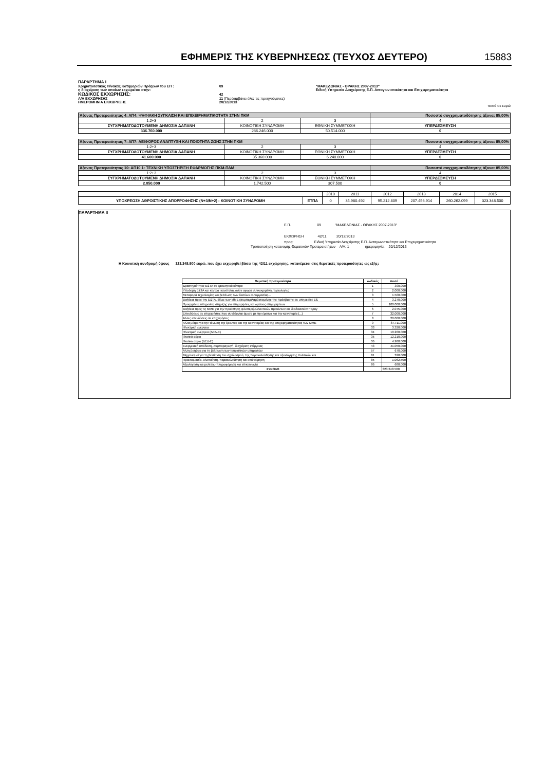ΕΦΗΜΕΡΙΣ ΤΗΣ ΚΥΒΕΡΝΗΣΕΩΣ (ΤΕΥΧΟΣ ΔΕΥΤΕΡΟ) 15883
| ΠΑΡΑΡΤΗΜΑ Ι | | |
| Χρηματοδοτικός Πίνακας Κατηγοριών Πράξεων του ΕΠ : | 09 | "ΜΑΚΕΔΟΝΙΑΣ - ΘΡΑΚΗΣ 2007-2013" |
| η διαχείριση των οποίων εκχωρείται στην: | | Ειδική Υπηρεσία Διαχείρισης Ε.Π. Ανταγωνιστικότητα και Επιχειρηματικότητα |
| ΚΩΔΙΚΟΣ ΕΚΧΩΡΗΣΗΣ: | 42 | |
| Α/Α ΕΚΧΩΡΗΣΗΣ | 11 (Περιλαμβάνει όλες τις προηγούμενες) | |
| ΗΜΕΡΟΜΗΝΙΑ ΕΚΧΩΡΗΣΗΣ | 20/12/2013 | |
ποσά σε ευρώ
| Άξονας Προτεραιότητας 4: ΑΠ4: ΨΗΦΙΑΚΗ ΣΥΓΚΛΙΣΗ ΚΑΙ ΕΠΙΧΕΙΡΗΜΑΤΙΚΟΤΗΤΑ ΣΤΗΝ ΠΚΜ | | | Ποσοστό συγχρηματοδότησης άξονα: 85,00% |
| 1:2+3 | 2 | 3 | 4 |
| ΣΥΓΧΡΗΜΑΤΟΔΟΤΟΥΜΕΝΗ ΔΗΜΟΣΙΑ ΔΑΠΑΝΗ | ΚΟΙΝΟΤΙΚΗ ΣΥΝΔΡΟΜΗ | ΕΘΝΙΚΗ ΣΥΜΜΕΤΟΧΗ | ΥΠΕΡΔΕΣΜΕΥΣΗ |
| 336.760.000 | 286.246.000 | 50.514.000 | 0 |
| Άξονας Προτεραιότητας 7: ΑΠ7: ΑΕΙΦΟΡΟΣ ΑΝΑΠΤΥΞΗ ΚΑΙ ΠΟΙΟΤΗΤΑ ΖΩΗΣ ΣΤΗΝ ΠΚΜ | | | Ποσοστό συγχρηματοδότησης άξονα: 85,00% |
| 1:2+3 | 2 | 3 | 4 |
| ΣΥΓΧΡΗΜΑΤΟΔΟΤΟΥΜΕΝΗ ΔΗΜΟΣΙΑ ΔΑΠΑΝΗ | ΚΟΙΝΟΤΙΚΗ ΣΥΝΔΡΟΜΗ | ΕΘΝΙΚΗ ΣΥΜΜΕΤΟΧΗ | ΥΠΕΡΔΕΣΜΕΥΣΗ |
| 41.600.000 | 35.360.000 | 6.240.000 | 0 |
| Άξονας Προτεραιότητας 10: ΑΠ10.1: ΤΕΧΝΙΚΗ ΥΠΟΣΤΗΡΙΞΗ ΕΦΑΡΜΟΓΗΣ ΠΚΜ-ΠΔΜ | | | Ποσοστό συγχρηματοδότησης άξονα: 85,00% |
| 1:2+3 | 2 | 3 | 4 |
| ΣΥΓΧΡΗΜΑΤΟΔΟΤΟΥΜΕΝΗ ΔΗΜΟΣΙΑ ΔΑΠΑΝΗ | ΚΟΙΝΟΤΙΚΗ ΣΥΝΔΡΟΜΗ | ΕΘΝΙΚΗ ΣΥΜΜΕΤΟΧΗ | ΥΠΕΡΔΕΣΜΕΥΣΗ |
| 2.050.000 | 1.742.500 | 307.500 | 0 |
| | | 2010 | 2011 | 2012 | 2013 | 2014 | 2015 |
| ΥΠΟΧΡΕΩΣΗ ΑΘΡΟΙΣΤΙΚΗΣ ΑΠΟΡΡΟΦΗΣΗΣ (Ν+3/Ν+2) - ΚΟΙΝΟΤΙΚΗ ΣΥΝΔΡΟΜΗ | ΕΤΠΑ | 0 | 35.980.492 | 95.212.809 | 207.456.914 | 260.262.099 | 323.348.500 |
ΠΑΡΑΡΤΗΜΑ ΙΙ
Ε.Π. 09 "ΜΑΚΕΔΟΝΙΑΣ - ΘΡΑΚΗΣ 2007-2013"
ΕΚΧΩΡΗΣΗ 42/11 20/12/2013
προς: Ειδική Υπηρεσία Διαχείρισης Ε.Π. Ανταγωνιστικότητα και Επιχειρηματικότητα
Τροποποίηση κατανομής Θεματικών Προτεραιοτήτων Α/Α: 1 ημερομηνία: 20/12/2013
Η Κοινοτική συνδρομή ύψους 323.348.500 ευρώ, που έχει εκχωρηθεί βάσει της 42/11 εκχώρησης, κατανέμεται στις θεματικές προτεραιότητες ως εξής:
| Θεματική προτεραιότητα | κωδικός | ποσό |
| Δραστηριότητες Ε&ΤΑ σε ερευνητικά κέντρα | 1 | 300.000 |
| Υποδομή Ε&ΤΑ και κέντρα ικανότητας όσον αφορά συγκεκριμένες τεχνολογίες | 2 | 2.000.000 |
| Μεταφορά τεχνολογίας και βελτίωση των δικτύων συνεργασίας... | 3 | 1.500.000 |
| Βοήθεια προς την Ε&ΤΑ, ιδίως των ΜΜΕ (συμπεριλαμβανομένης της πρόσβασης σε υπηρεσίες Ε& | 4 | 3.270.000 |
| Προηγμένες υπηρεσίες στήριξης για επιχειρήσεις και ομίλους επιχειρήσεων | 5 | 100.000.000 |
| Βοήθεια προς τις ΜΜΕ για την προώθηση φιλοπεριβαλλοντικών προϊόντων και διαδικασιών παραγ | 6 | 2.075.000 |
| Επενδύσεις σε επιχειρήσεις που συνδέονται άμεσα με την έρευνα και την καινοτομία (...) | 7 | 32.000.000 |
| Άλλες επενδύσεις σε επιχειρήσεις | 8 | 20.000.000 |
| Άλλα μέτρα για την τόνωση της έρευνας και της καινοτομίας και της επιχειρηματικότητας των ΜΜΕ | 9 | 87.711.000 |
| Ηλεκτρική ενέργεια | 33 | 3.320.000 |
| Ηλεκτρική ενέργεια (ΔΕΔ-Ε) | 34 | 10.200.000 |
| Φυσικό αέριο | 35 | 12.210.000 |
| Φυσικό αέριο (ΔΕΔ-Ε) | 36 | 4.980.000 |
| Ενεργειακή απόδοση, συμπαραγωγή, διαχείριση ενέργειας | 43 | 41.050.000 |
| Άλλη βοήθεια για τη βελτίωση των τουριστικών υπηρεσιών | 57 | 670.000 |
| Μηχανισμοί για τη βελτίωση του σχεδιασμού, της παρακολούθησης και αξιολόγησης πολιτικών και | 81 | 320.000 |
| Προετοιμασία, υλοποίηση, παρακολούθηση και επιθεώρηση | 85 | 1.062.500 |
| Αξιολόγηση και μελέτες- πληροφόρηση και επικοινωνία | 86 | 680.000 |
| ΣΥΝΟΛΟ | | 323.348.500 |